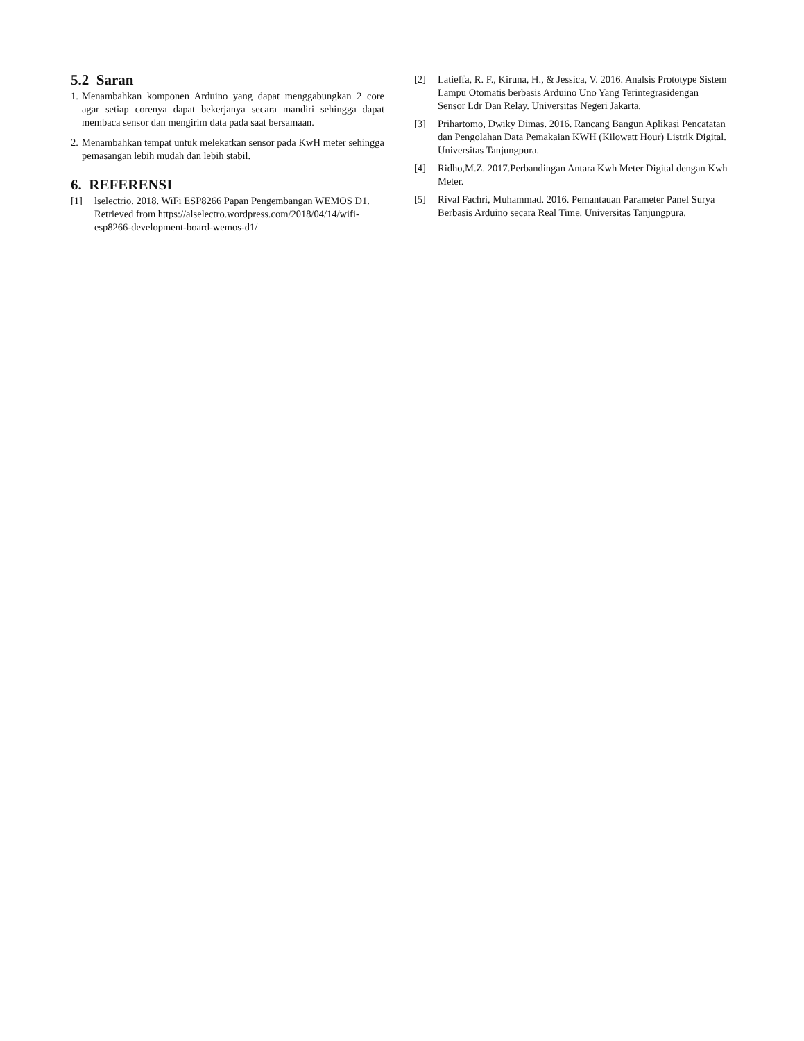5.2 Saran
1. Menambahkan komponen Arduino yang dapat menggabungkan 2 core agar setiap corenya dapat bekerjanya secara mandiri sehingga dapat membaca sensor dan mengirim data pada saat bersamaan.
2. Menambahkan tempat untuk melekatkan sensor pada KwH meter sehingga pemasangan lebih mudah dan lebih stabil.
6. REFERENSI
[1] lselectrio. 2018. WiFi ESP8266 Papan Pengembangan WEMOS D1. Retrieved from https://alselectro.wordpress.com/2018/04/14/wifi- esp8266-development-board-wemos-d1/
[2] Latieffa, R. F., Kiruna, H., & Jessica, V. 2016. Analsis Prototype Sistem Lampu Otomatis berbasis Arduino Uno Yang Terintegrasidengan Sensor Ldr Dan Relay. Universitas Negeri Jakarta.
[3] Prihartomo, Dwiky Dimas. 2016. Rancang Bangun Aplikasi Pencatatan dan Pengolahan Data Pemakaian KWH (Kilowatt Hour) Listrik Digital. Universitas Tanjungpura.
[4] Ridho,M.Z. 2017.Perbandingan Antara Kwh Meter Digital dengan Kwh Meter.
[5] Rival Fachri, Muhammad. 2016. Pemantauan Parameter Panel Surya Berbasis Arduino secara Real Time. Universitas Tanjungpura.